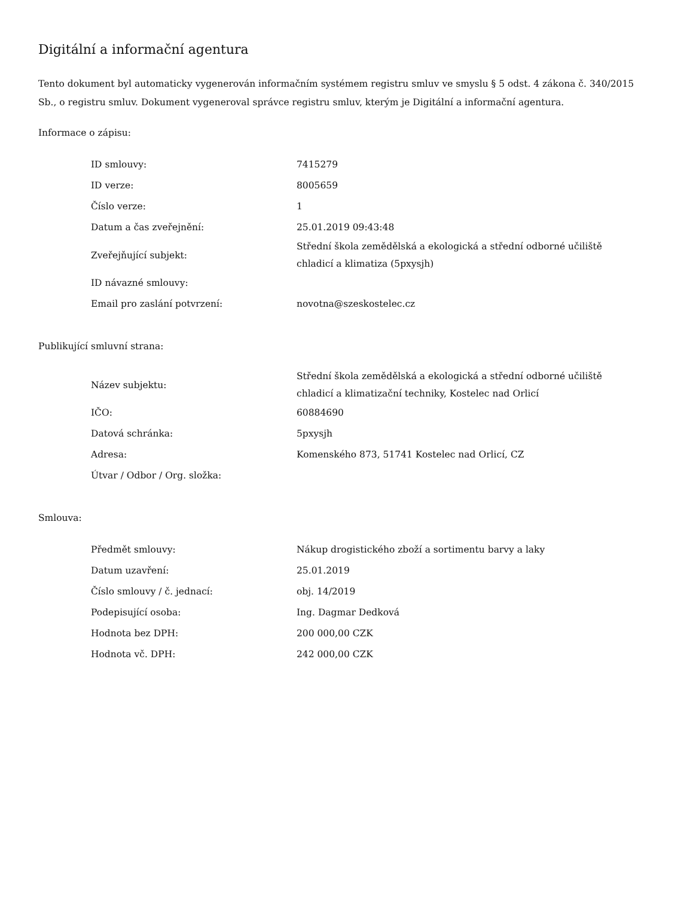Digitální a informační agentura
Tento dokument byl automaticky vygenerován informačním systémem registru smluv ve smyslu § 5 odst. 4 zákona č. 340/2015 Sb., o registru smluv. Dokument vygeneroval správce registru smluv, kterým je Digitální a informační agentura.
Informace o zápisu:
| ID smlouvy: | 7415279 |
| ID verze: | 8005659 |
| Číslo verze: | 1 |
| Datum a čas zveřejnění: | 25.01.2019 09:43:48 |
| Zveřejňující subjekt: | Střední škola zemědělská a ekologická a střední odborné učiliště chladicí a klimatiza (5pxysjh) |
| ID návazné smlouvy: | |
| Email pro zaslání potvrzení: | novotna@szeskostelec.cz |
Publikující smluvní strana:
| Název subjektu: | Střední škola zemědělská a ekologická a střední odborné učiliště chladicí a klimatizační techniky, Kostelec nad Orlicí |
| IČO: | 60884690 |
| Datová schránka: | 5pxysjh |
| Adresa: | Komenského 873, 51741 Kostelec nad Orlicí, CZ |
| Útvar / Odbor / Org. složka: | |
Smlouva:
| Předmět smlouvy: | Nákup drogistického zboží a sortimentu barvy a laky |
| Datum uzavření: | 25.01.2019 |
| Číslo smlouvy / č. jednací: | obj. 14/2019 |
| Podepisující osoba: | Ing. Dagmar Dedková |
| Hodnota bez DPH: | 200 000,00 CZK |
| Hodnota vč. DPH: | 242 000,00 CZK |